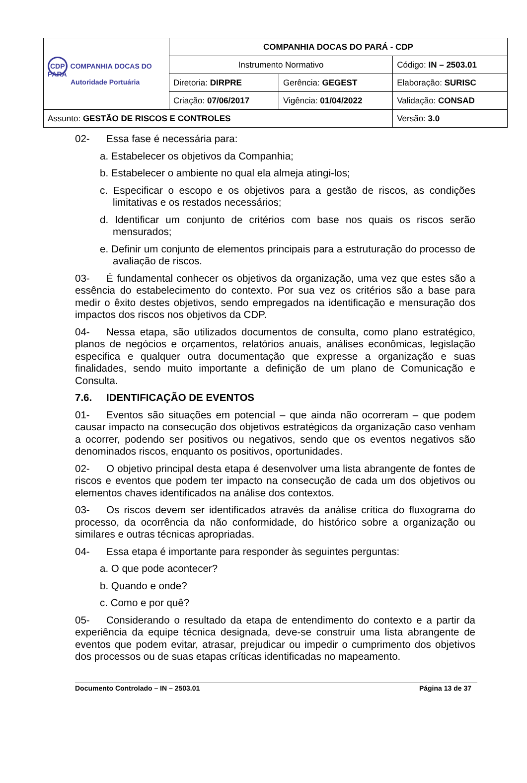| CDP COMPANHIA DOCAS DO PARÁ Autoridade Portuária | COMPANHIA DOCAS DO PARÁ - CDP | | |
| | Instrumento Normativo | | Código: IN – 2503.01 |
| | Diretoria: DIRPRE | Gerência: GEGEST | Elaboração: SURISC |
| | Criação: 07/06/2017 | Vigência: 01/04/2022 | Validação: CONSAD |
| Assunto: GESTÃO DE RISCOS E CONTROLES | | | Versão: 3.0 |
02- Essa fase é necessária para:
a. Estabelecer os objetivos da Companhia;
b. Estabelecer o ambiente no qual ela almeja atingi-los;
c. Especificar o escopo e os objetivos para a gestão de riscos, as condições limitativas e os restados necessários;
d. Identificar um conjunto de critérios com base nos quais os riscos serão mensurados;
e. Definir um conjunto de elementos principais para a estruturação do processo de avaliação de riscos.
03- É fundamental conhecer os objetivos da organização, uma vez que estes são a essência do estabelecimento do contexto. Por sua vez os critérios são a base para medir o êxito destes objetivos, sendo empregados na identificação e mensuração dos impactos dos riscos nos objetivos da CDP.
04- Nessa etapa, são utilizados documentos de consulta, como plano estratégico, planos de negócios e orçamentos, relatórios anuais, análises econômicas, legislação especifica e qualquer outra documentação que expresse a organização e suas finalidades, sendo muito importante a definição de um plano de Comunicação e Consulta.
7.6. IDENTIFICAÇÃO DE EVENTOS
01- Eventos são situações em potencial – que ainda não ocorreram – que podem causar impacto na consecução dos objetivos estratégicos da organização caso venham a ocorrer, podendo ser positivos ou negativos, sendo que os eventos negativos são denominados riscos, enquanto os positivos, oportunidades.
02- O objetivo principal desta etapa é desenvolver uma lista abrangente de fontes de riscos e eventos que podem ter impacto na consecução de cada um dos objetivos ou elementos chaves identificados na análise dos contextos.
03- Os riscos devem ser identificados através da análise crítica do fluxograma do processo, da ocorrência da não conformidade, do histórico sobre a organização ou similares e outras técnicas apropriadas.
04- Essa etapa é importante para responder às seguintes perguntas:
a. O que pode acontecer?
b. Quando e onde?
c. Como e por quê?
05- Considerando o resultado da etapa de entendimento do contexto e a partir da experiência da equipe técnica designada, deve-se construir uma lista abrangente de eventos que podem evitar, atrasar, prejudicar ou impedir o cumprimento dos objetivos dos processos ou de suas etapas críticas identificadas no mapeamento.
Documento Controlado – IN – 2503.01 Página 13 de 37